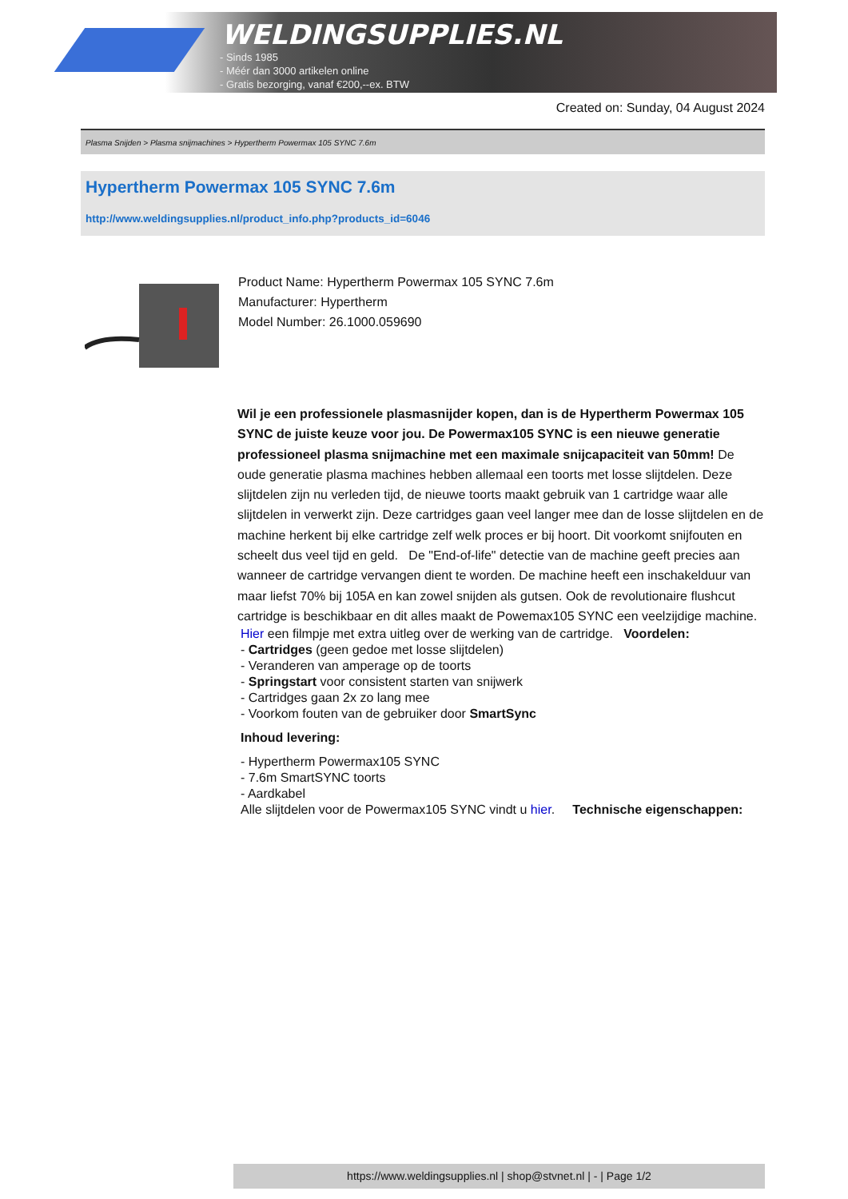WELDINGSUPPLIES.NL
- Sinds 1985
- Méér dan 3000 artikelen online
- Gratis bezorging, vanaf €200,--ex. BTW
Created on: Sunday, 04 August 2024
Plasma Snijden > Plasma snijmachines > Hypertherm Powermax 105 SYNC 7.6m
Hypertherm Powermax 105 SYNC 7.6m
http://www.weldingsupplies.nl/product_info.php?products_id=6046
Product Name: Hypertherm Powermax 105 SYNC 7.6m
Manufacturer: Hypertherm
Model Number: 26.1000.059690
Wil je een professionele plasmasnijder kopen, dan is de Hypertherm Powermax 105 SYNC de juiste keuze voor jou. De Powermax105 SYNC is een nieuwe generatie professioneel plasma snijmachine met een maximale snijcapaciteit van 50mm! De oude generatie plasma machines hebben allemaal een toorts met losse slijtdelen. Deze slijtdelen zijn nu verleden tijd, de nieuwe toorts maakt gebruik van 1 cartridge waar alle slijtdelen in verwerkt zijn. Deze cartridges gaan veel langer mee dan de losse slijtdelen en de machine herkent bij elke cartridge zelf welk proces er bij hoort. Dit voorkomt snijfouten en scheelt dus veel tijd en geld. De "End-of-life" detectie van de machine geeft precies aan wanneer de cartridge vervangen dient te worden. De machine heeft een inschakelduur van maar liefst 70% bij 105A en kan zowel snijden als gutsen. Ook de revolutionaire flushcut cartridge is beschikbaar en dit alles maakt de Powemax105 SYNC een veelzijdige machine.
Hier een filmpje met extra uitleg over de werking van de cartridge. Voordelen:
- Cartridges (geen gedoe met losse slijtdelen)
- Veranderen van amperage op de toorts
- Springstart voor consistent starten van snijwerk
- Cartridges gaan 2x zo lang mee
- Voorkom fouten van de gebruiker door SmartSync
Inhoud levering:
- Hypertherm Powermax105 SYNC
- 7.6m SmartSYNC toorts
- Aardkabel
Alle slijtdelen voor de Powermax105 SYNC vindt u hier. Technische eigenschappen:
https://www.weldingsupplies.nl | shop@stvnet.nl | - | Page 1/2